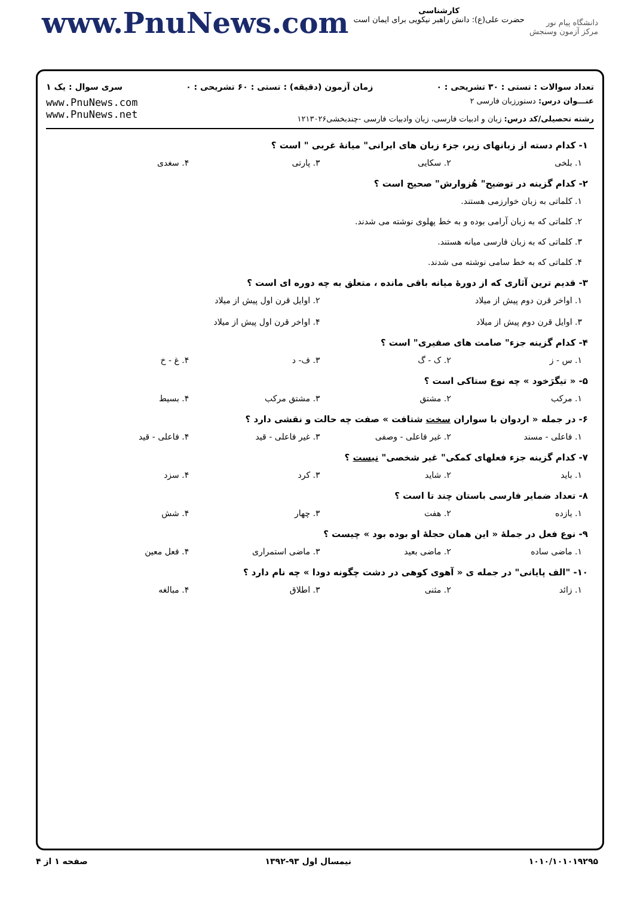www.PnuNews.com
کارشناسی
حضرت علی(ع): دانش راهبر نیکویی برای ایمان است
دانشگاه پیام نور
مرکز آزمون وسنجش
تعداد سوالات : تستی : ۳۰ تشریحی : ۰ زمان آزمون (دقیقه) : تستی : ۶۰ تشریحی : ۰ سری سوال : یک ۱
عنـــوان درس: دستورزبان فارسی ۲
رشته تحصیلی/کد درس: زبان و ادبیات فارسی، زبان وادبیات فارسی -چندبخشی۱۲۱۳۰۲۶
www.PnuNews.com
www.PnuNews.net
۱- کدام دسته از زبانهای زیر، جزء زبان های ایرانی" میانهٔ غربی " است ؟
۱. بلخی ۲. سکایی ۳. پارتی ۴. سغدی
۲- کدام گزینه در توضیح" هُزوارش" صحیح است ؟
۱. کلماتی به زبان خوارزمی هستند.
۲. کلماتی که به زبان آرامی بوده و به خط پهلوی نوشته می شدند.
۳. کلماتی که به زبان فارسی میانه هستند.
۴. کلماتی که به خط سامی نوشته می شدند.
۳- قدیم ترین آثاری که از دورهٔ میانه باقی مانده ، متعلق به چه دوره ای است ؟
۱. اواخر قرن دوم پیش از میلاد ۲. اوایل قرن اول پیش از میلاد ۳. اوایل قرن دوم پیش از میلاد ۴. اواخر قرن اول پیش از میلاد
۴- کدام گزینه جزء" صامت های صفیری" است ؟
۱. س - ز ۲. ک - گ ۳. ف- د ۴. غ - خ
۵- « تیگرَخود » چه نوع ستاکی است ؟
۱. مرکب ۲. مشتق ۳. مشتق مرکب ۴. بسیط
۶- در جمله « اردوان با سواران سخت شتافت » صفت چه حالت و نقشی دارد ؟
۱. فاعلی - مسند ۲. غیر فاعلی - وصفی ۳. غیر فاعلی - قید ۴. فاعلی - قید
۷- کدام گزینه جزء فعلهای کمکی" غیر شخصی" نیست ؟
۱. باید ۲. شاید ۳. کرد ۴. سزد
۸- تعداد ضمایر فارسی باستان چند تا است ؟
۱. یازده ۲. هفت ۳. چهار ۴. شش
۹- نوع فعل در جملهٔ « این همان حجلهٔ او بوده بود » چیست ؟
۱. ماضی ساده ۲. ماضی بعید ۳. ماضی استمراری ۴. فعل معین
۱۰- "الف پایانی" در جمله ی « آهوی کوهی در دشت چگونه دودا » چه نام دارد ؟
۱. زائد ۲. مثنی ۳. اطلاق ۴. مبالغه
۱۰۱۰/۱۰۱۰۱۹۲۹۵ نیمسال اول ۹۳-۱۳۹۲ صفحه ۱ از ۴